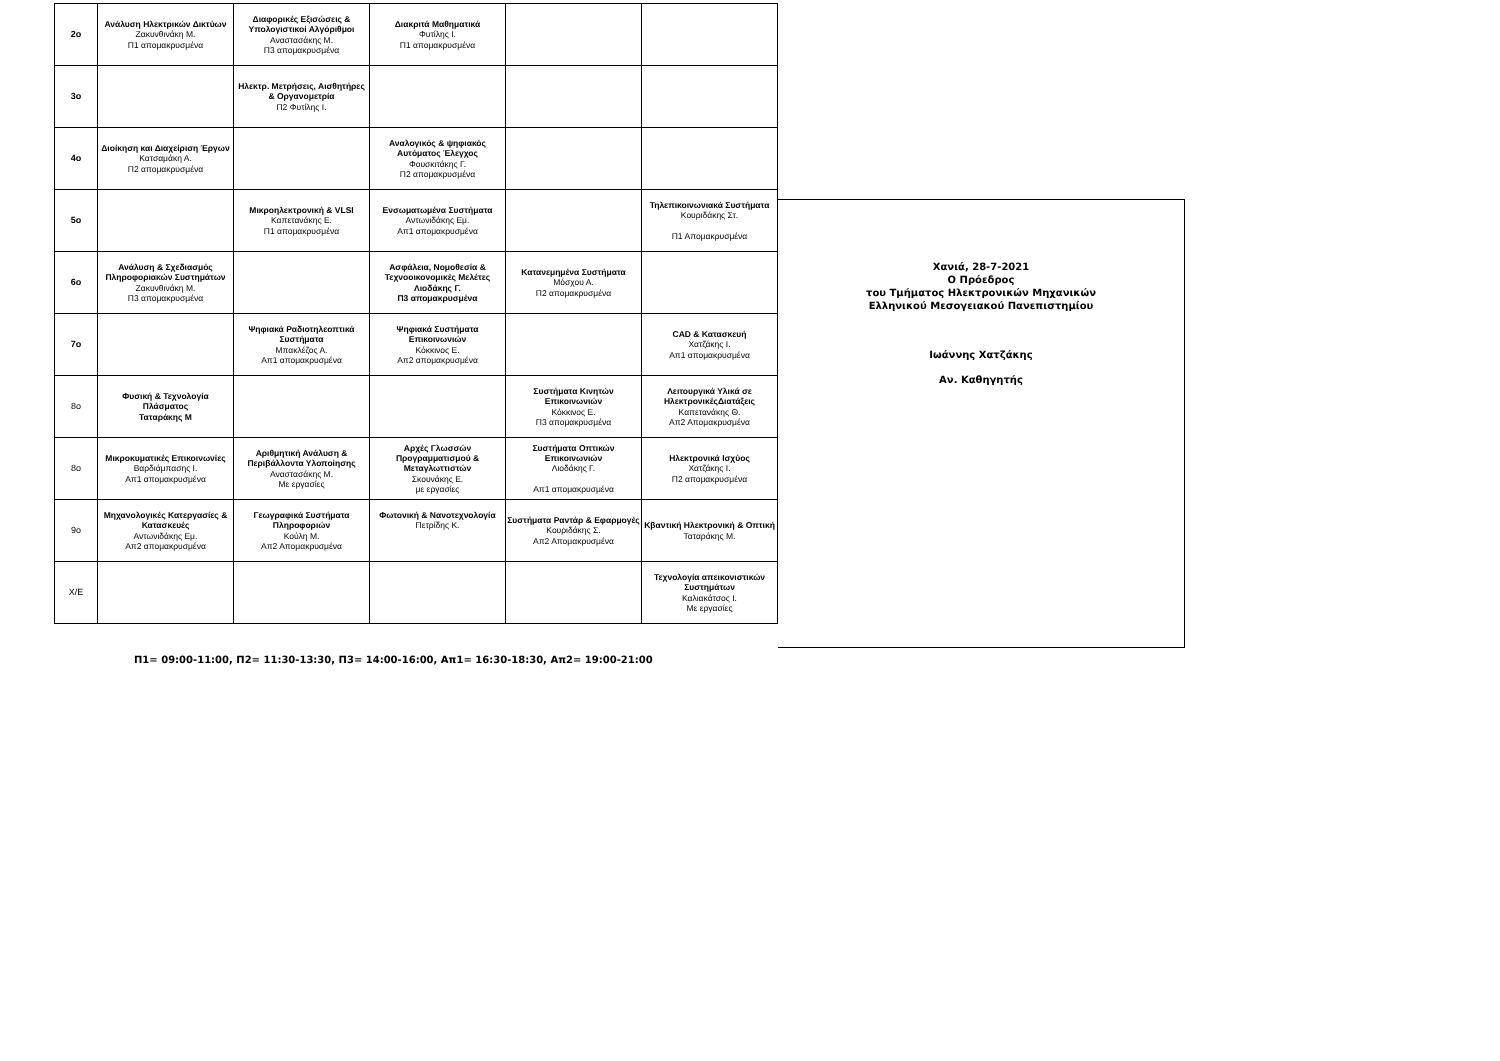| 2ο | Ανάλυση Ηλεκτρικών Δικτύων Ζακυνθινάκη Μ. Π1 απομακρυσμένα | Διαφορικές Εξισώσεις & Υπολογιστικοί Αλγόριθμοι Αναστασάκης Μ. Π3 απομακρυσμένα | Διακριτά Μαθηματικά Φυτίλης Ι. Π1 απομακρυσμένα | | |
| 3ο | | Ηλεκτρ. Μετρήσεις, Αισθητήρες & Οργανομετρία Π2 Φυτίλης Ι. | | | |
| 4ο | Διοίκηση και Διαχείριση Έργων Κατσαμάκη Α. Π2 απομακρυσμένα | | Αναλογικός & ψηφιακός Αυτόματος Έλεγχος Φουσκιτάκης Γ. Π2 απομακρυσμένα | | |
| 5ο | | Μικροηλεκτρονική & VLSI Καπετανάκης Ε. Π1 απομακρυσμένα | Ενσωματωμένα Συστήματα Αντωνιδάκης Εμ. Απ1 απομακρυσμένα | | Τηλεπικοινωνιακά Συστήματα Κουριδάκης Στ. Π1 Απομακρυσμένα |
| 6ο | Ανάλυση & Σχεδιασμός Πληροφοριακών Συστημάτων Ζακυνθινάκη Μ. Π3 απομακρυσμένα | | Ασφάλεια, Νομοθεσία & Τεχνοοικονομικές Μελέτες Λιοδάκης Γ. Π3 απομακρυσμένα | Κατανεμημένα Συστήματα Μόσχου Α. Π2 απομακρυσμένα | |
| 7ο | | Ψηφιακά Ραδιοτηλεοπτικά Συστήματα Μπακλέζος Α. Απ1 απομακρυσμένα | Ψηφιακά Συστήματα Επικοινωνιών Κόκκινος Ε. Απ2 απομακρυσμένα | | CAD & Κατασκευή Χατζάκης Ι. Απ1 απομακρυσμένα |
| 8ο | Φυσική & Τεχνολογία Πλάσματος Ταταράκης Μ | | | Συστήματα Κινητών Επικοινωνιών Κόκκινος Ε. Π3 απομακρυσμένα | Λειτουργικά Υλικά σε ΗλεκτρονικέςΔιατάξεις Καπετανάκης Θ. Απ2 Απομακρυσμένα |
| 8ο | Μικροκυματικές Επικοινωνίες Βαρδιάμπασης Ι. Απ1 απομακρυσμένα | Αριθμητική Ανάλυση & Περιβάλλοντα Υλοποίησης Αναστασάκης Μ. Με εργασίες | Αρχές Γλωσσών Προγραμματισμού & Μεταγλωττιστών Σκουνάκης Ε. με εργασίες | Συστήματα Οπτικών Επικοινωνιών Λιοδάκης Γ. Απ1 απομακρυσμένα | Ηλεκτρονικά Ισχύος Χατζάκης Ι. Π2 απομακρυσμένα |
| 9ο | Μηχανολογικές Κατεργασίες & Κατασκευές Αντωνιδάκης Εμ. Απ2 απομακρυσμένα | Γεωγραφικά Συστήματα Πληροφοριών Κούλη Μ. Απ2 Απομακρυσμένα | Φωτονική & Νανοτεχνολογία Πετρίδης Κ. | Συστήματα Ραντάρ & Εφαρμογές Κουριδάκης Σ. Απ2 Απομακρυσμένα | Κβαντική Ηλεκτρονική & Οπτική Ταταράκης Μ. |
| Χ/Ε | | | | | Τεχνολογία απεικονιστικών Συστημάτων Καλιακάτσος Ι. Με εργασίες |
Χανιά, 28-7-2021
Ο Πρόεδρος
του Τμήματος Ηλεκτρονικών Μηχανικών
Ελληνικού Μεσογειακού Πανεπιστημίου
Ιωάννης Χατζάκης
Αν. Καθηγητής
Π1= 09:00-11:00, Π2= 11:30-13:30, Π3= 14:00-16:00, Απ1= 16:30-18:30, Απ2= 19:00-21:00